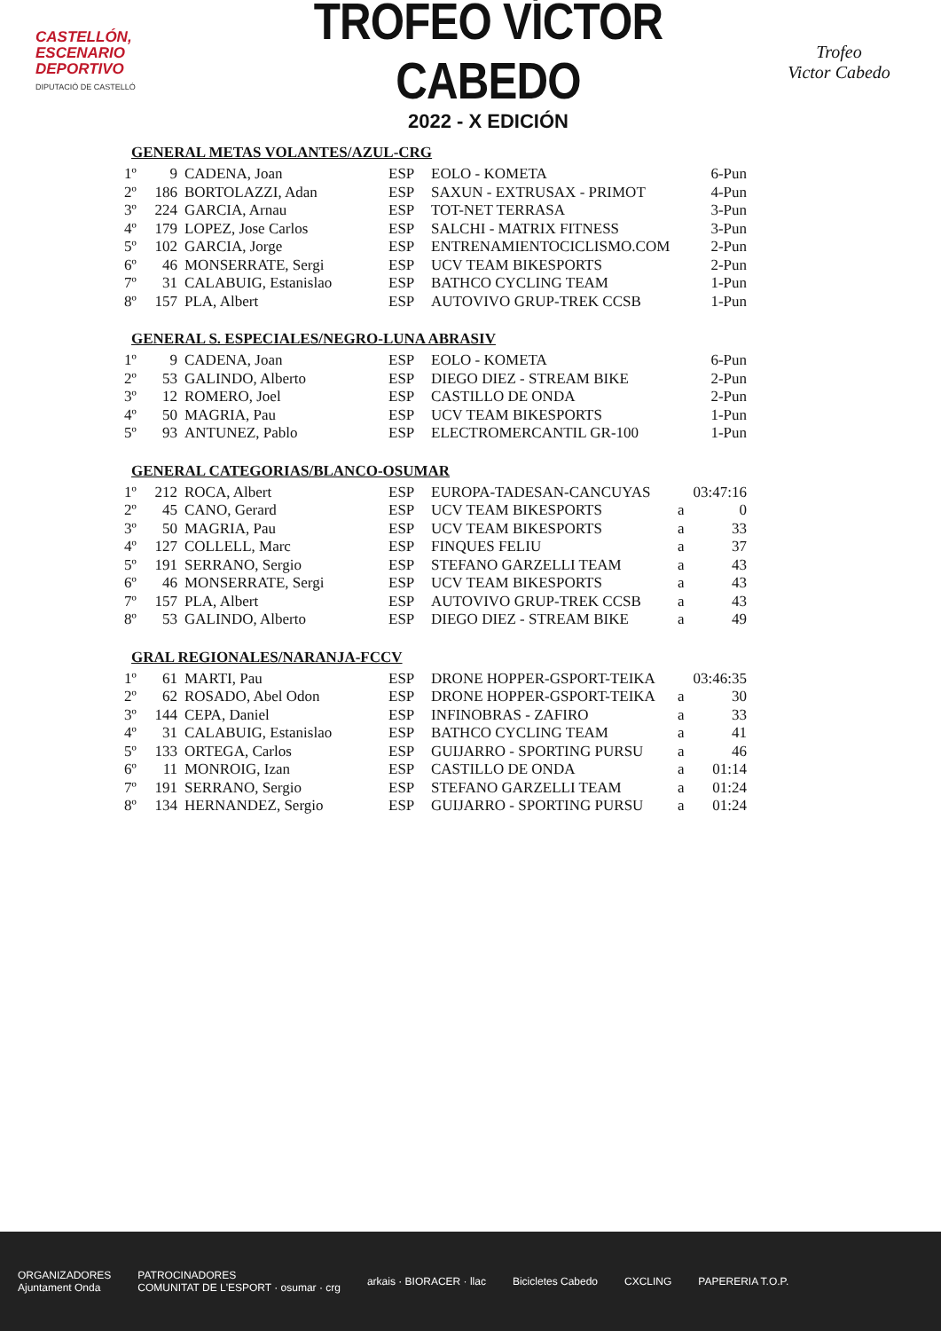CASTELLÓN,
ESCENARIO
DEPORTIVO
DIPUTACIÓ DE CASTELLÓ
TROFEO VÍCTOR CABEDO
2022 - X EDICIÓN
Trofeo
Victor Cabedo
GENERAL METAS VOLANTES/AZUL-CRG
| 1º | 9 | CADENA, Joan | ESP | EOLO - KOMETA | | 6-Pun |
| 2º | 186 | BORTOLAZZI, Adan | ESP | SAXUN - EXTRUSAX - PRIMOT | | 4-Pun |
| 3º | 224 | GARCIA, Arnau | ESP | TOT-NET TERRASA | | 3-Pun |
| 4º | 179 | LOPEZ, Jose Carlos | ESP | SALCHI - MATRIX FITNESS | | 3-Pun |
| 5º | 102 | GARCIA, Jorge | ESP | ENTRENAMIENTOCICLISMO.COM | | 2-Pun |
| 6º | 46 | MONSERRATE, Sergi | ESP | UCV TEAM BIKESPORTS | | 2-Pun |
| 7º | 31 | CALABUIG, Estanislao | ESP | BATHCO CYCLING TEAM | | 1-Pun |
| 8º | 157 | PLA, Albert | ESP | AUTOVIVO GRUP-TREK CCSB | | 1-Pun |
GENERAL S. ESPECIALES/NEGRO-LUNA ABRASIV
| 1º | 9 | CADENA, Joan | ESP | EOLO - KOMETA | | 6-Pun |
| 2º | 53 | GALINDO, Alberto | ESP | DIEGO DIEZ - STREAM BIKE | | 2-Pun |
| 3º | 12 | ROMERO, Joel | ESP | CASTILLO DE ONDA | | 2-Pun |
| 4º | 50 | MAGRIA, Pau | ESP | UCV TEAM BIKESPORTS | | 1-Pun |
| 5º | 93 | ANTUNEZ, Pablo | ESP | ELECTROMERCANTIL GR-100 | | 1-Pun |
GENERAL CATEGORIAS/BLANCO-OSUMAR
| 1º | 212 | ROCA, Albert | ESP | EUROPA-TADESAN-CANCUYAS | 03:47:16 | |
| 2º | 45 | CANO, Gerard | ESP | UCV TEAM BIKESPORTS | a | 0 |
| 3º | 50 | MAGRIA, Pau | ESP | UCV TEAM BIKESPORTS | a | 33 |
| 4º | 127 | COLLELL, Marc | ESP | FINQUES FELIU | a | 37 |
| 5º | 191 | SERRANO, Sergio | ESP | STEFANO GARZELLI TEAM | a | 43 |
| 6º | 46 | MONSERRATE, Sergi | ESP | UCV TEAM BIKESPORTS | a | 43 |
| 7º | 157 | PLA, Albert | ESP | AUTOVIVO GRUP-TREK CCSB | a | 43 |
| 8º | 53 | GALINDO, Alberto | ESP | DIEGO DIEZ - STREAM BIKE | a | 49 |
GRAL REGIONALES/NARANJA-FCCV
| 1º | 61 | MARTI, Pau | ESP | DRONE HOPPER-GSPORT-TEIKA | 03:46:35 | |
| 2º | 62 | ROSADO, Abel Odon | ESP | DRONE HOPPER-GSPORT-TEIKA | a | 30 |
| 3º | 144 | CEPA, Daniel | ESP | INFINOBRAS - ZAFIRO | a | 33 |
| 4º | 31 | CALABUIG, Estanislao | ESP | BATHCO CYCLING TEAM | a | 41 |
| 5º | 133 | ORTEGA, Carlos | ESP | GUIJARRO - SPORTING PURSU | a | 46 |
| 6º | 11 | MONROIG, Izan | ESP | CASTILLO DE ONDA | a | 01:14 |
| 7º | 191 | SERRANO, Sergio | ESP | STEFANO GARZELLI TEAM | a | 01:24 |
| 8º | 134 | HERNANDEZ, Sergio | ESP | GUIJARRO - SPORTING PURSU | a | 01:24 |
ORGANIZADORES
Ajuntament Onda
PATROCINADORES
COMUNITAT DE L'ESPORT · osumar · crg
arkais · BIORACER · llac Bicicletes Cabedo CXCLING PAPERERIA T.O.P.